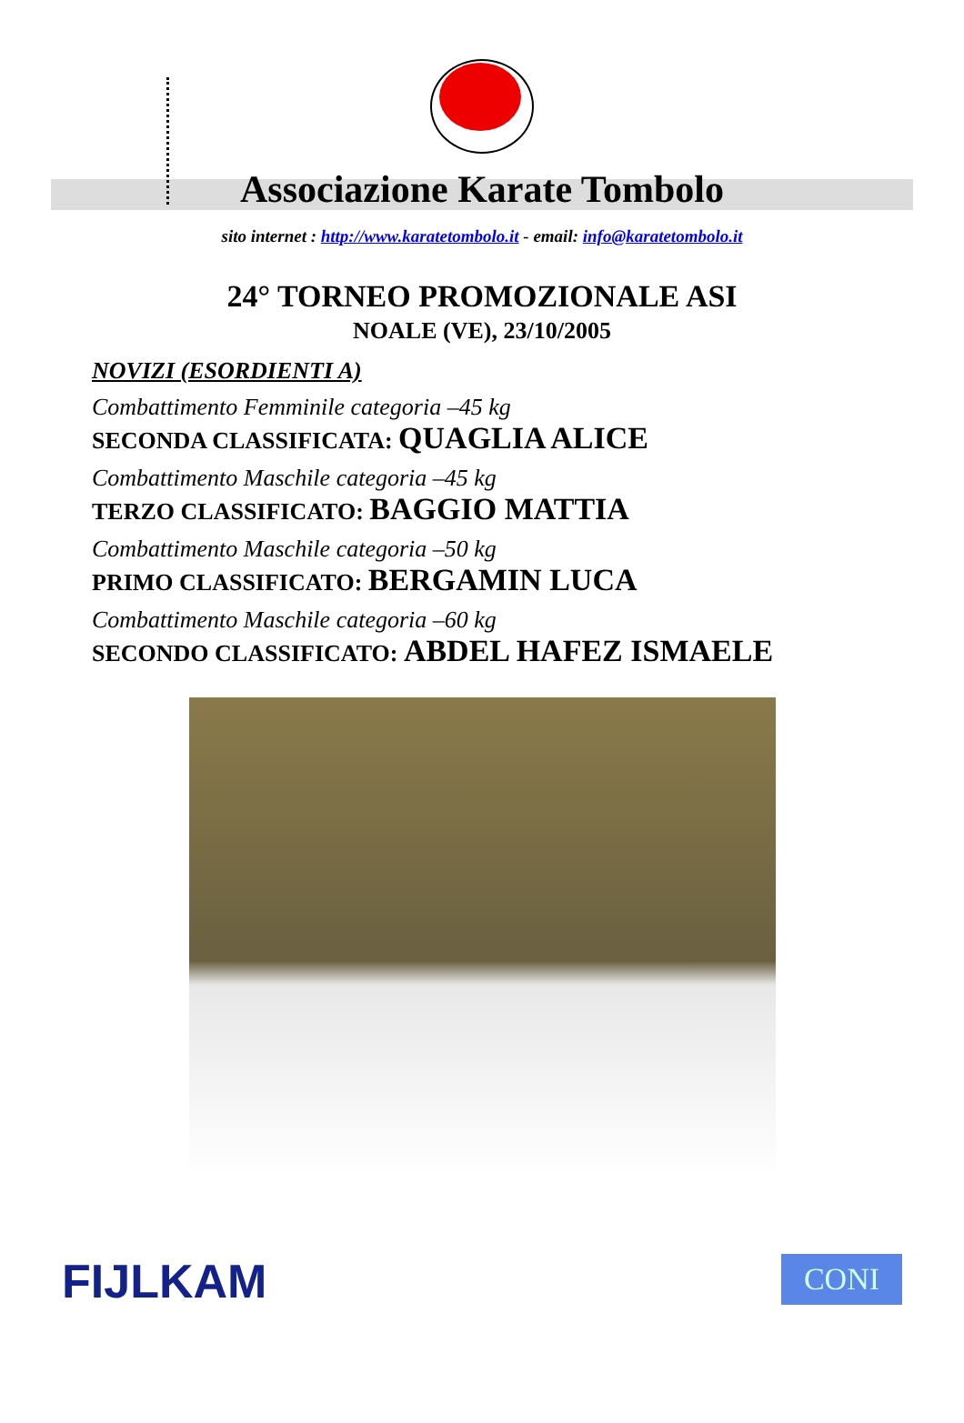Associazione Karate Tombolo
sito internet : http://www.karatetombolo.it - email: info@karatetombolo.it
24° TORNEO PROMOZIONALE ASI
NOALE (VE), 23/10/2005
NOVIZI (ESORDIENTI A)
Combattimento Femminile categoria –45 kg
SECONDA CLASSIFICATA: QUAGLIA ALICE
Combattimento Maschile categoria –45 kg
TERZO CLASSIFICATO: BAGGIO MATTIA
Combattimento Maschile categoria –50 kg
PRIMO CLASSIFICATO: BERGAMIN LUCA
Combattimento Maschile categoria –60 kg
SECONDO CLASSIFICATO: ABDEL HAFEZ ISMAELE
FIJLKAM
CONI